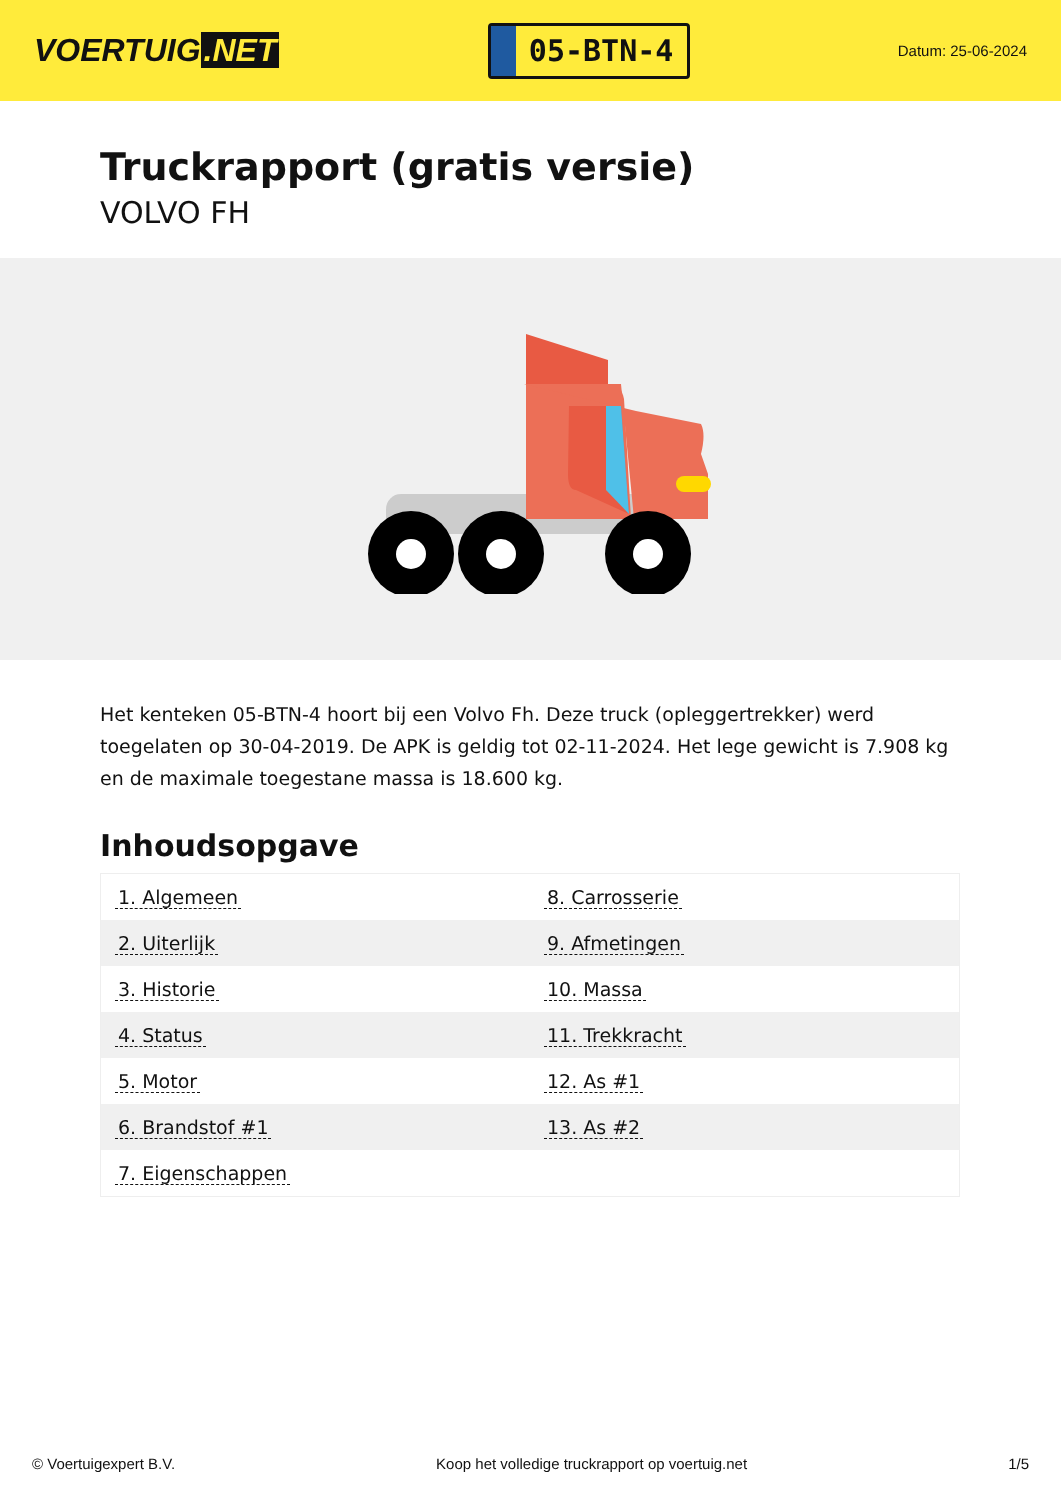VOERTUIG.NET
05-BTN-4
Datum: 25-06-2024
Truckrapport (gratis versie)
VOLVO FH
Het kenteken 05-BTN-4 hoort bij een Volvo Fh. Deze truck (opleggertrekker) werd toegelaten op 30-04-2019. De APK is geldig tot 02-11-2024. Het lege gewicht is 7.908 kg en de maximale toegestane massa is 18.600 kg.
Inhoudsopgave
| 1. Algemeen | 8. Carrosserie |
| 2. Uiterlijk | 9. Afmetingen |
| 3. Historie | 10. Massa |
| 4. Status | 11. Trekkracht |
| 5. Motor | 12. As #1 |
| 6. Brandstof #1 | 13. As #2 |
| 7. Eigenschappen | |
© Voertuigexpert B.V. Koop het volledige truckrapport op voertuig.net 1/5